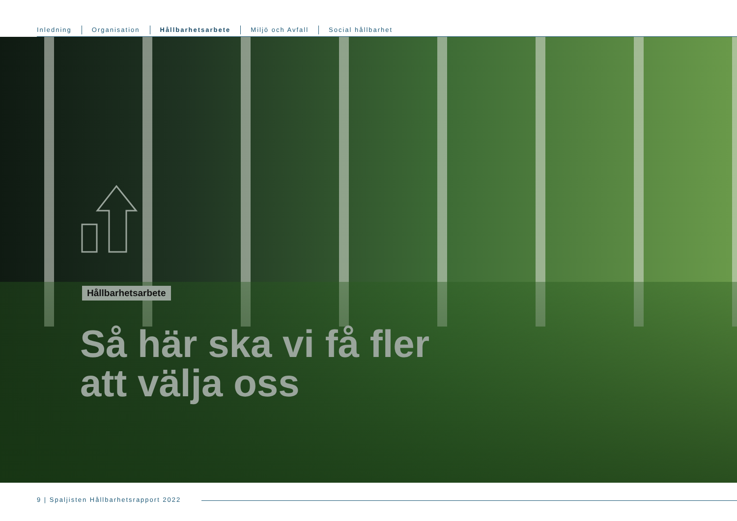Inledning Organisation Hållbarhetsarbete Miljö och Avfall Social hållbarhet
Hållbarhetsarbete
Så här ska vi få fler
att välja oss
9 | Spaljisten Hållbarhetsrapport 2022